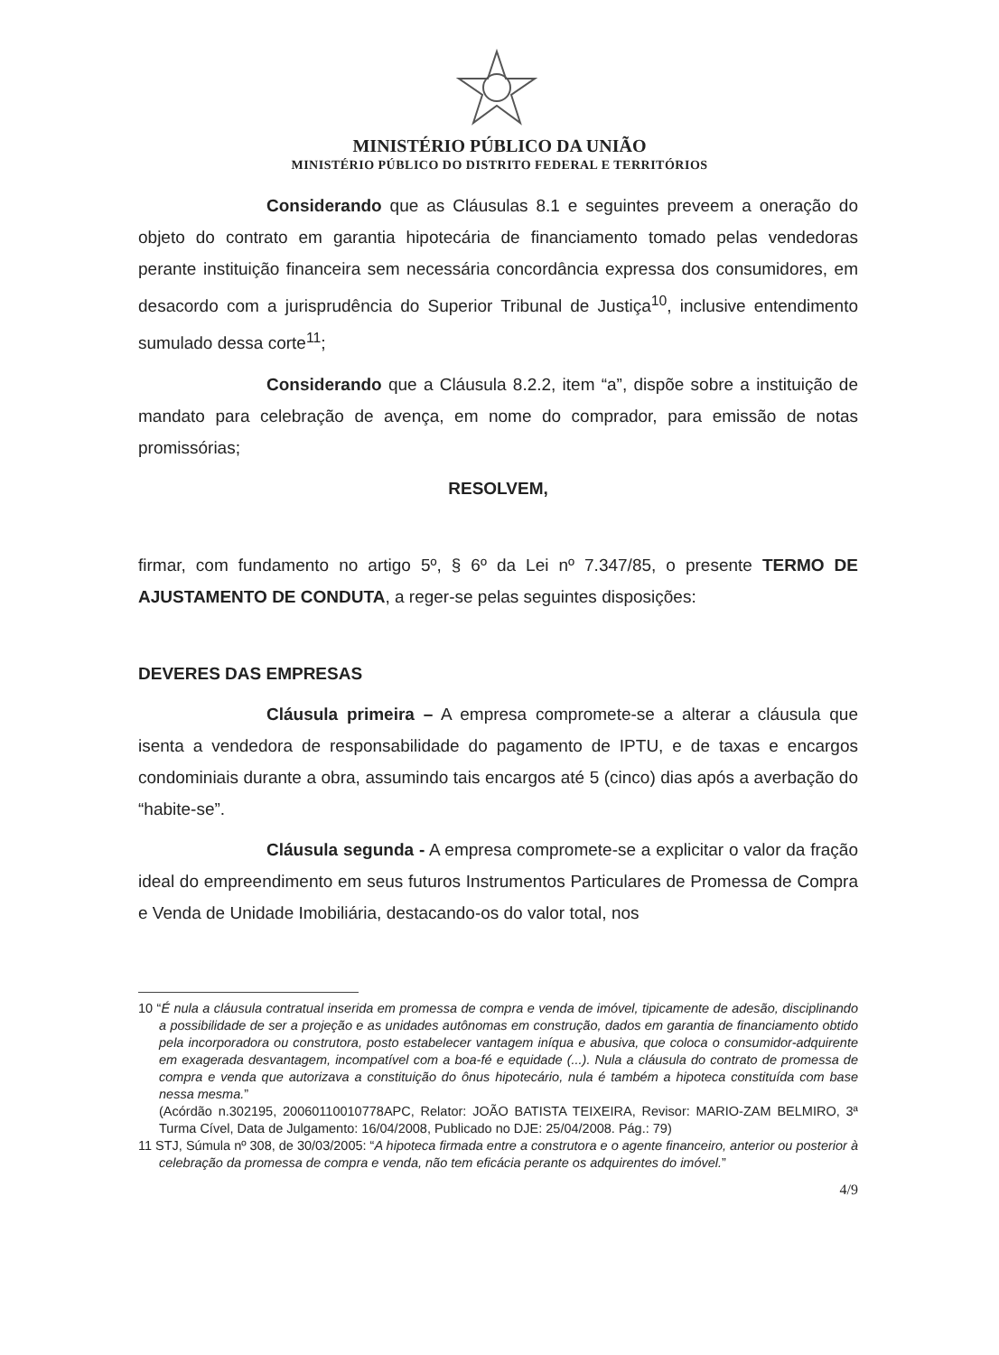MINISTÉRIO PÚBLICO DA UNIÃO
MINISTÉRIO PÚBLICO DO DISTRITO FEDERAL E TERRITÓRIOS
Considerando que as Cláusulas 8.1 e seguintes preveem a oneração do objeto do contrato em garantia hipotecária de financiamento tomado pelas vendedoras perante instituição financeira sem necessária concordância expressa dos consumidores, em desacordo com a jurisprudência do Superior Tribunal de Justiça<sup>10</sup>, inclusive entendimento sumulado dessa corte<sup>11</sup>;
Considerando que a Cláusula 8.2.2, item “a”, dispõe sobre a instituição de mandato para celebração de avença, em nome do comprador, para emissão de notas promissórias;
RESOLVEM,
firmar, com fundamento no artigo 5º, § 6º da Lei nº 7.347/85, o presente TERMO DE AJUSTAMENTO DE CONDUTA, a reger-se pelas seguintes disposições:
DEVERES DAS EMPRESAS
Cláusula primeira – A empresa compromete-se a alterar a cláusula que isenta a vendedora de responsabilidade do pagamento de IPTU, e de taxas e encargos condominiais durante a obra, assumindo tais encargos até 5 (cinco) dias após a averbação do “habite-se”.
Cláusula segunda - A empresa compromete-se a explicitar o valor da fração ideal do empreendimento em seus futuros Instrumentos Particulares de Promessa de Compra e Venda de Unidade Imobiliária, destacando-os do valor total, nos
10 “É nula a cláusula contratual inserida em promessa de compra e venda de imóvel, tipicamente de adesão, disciplinando a possibilidade de ser a projeção e as unidades autônomas em construção, dados em garantia de financiamento obtido pela incorporadora ou construtora, posto estabelecer vantagem iníqua e abusiva, que coloca o consumidor-adquirente em exagerada desvantagem, incompatível com a boa-fé e equidade (...). Nula a cláusula do contrato de promessa de compra e venda que autorizava a constituição do ônus hipotecário, nula é também a hipoteca constituída com base nessa mesma.”
(Acórdão n.302195, 20060110010778APC, Relator: JOÃO BATISTA TEIXEIRA, Revisor: MARIO-ZAM BELMIRO, 3ª Turma Cível, Data de Julgamento: 16/04/2008, Publicado no DJE: 25/04/2008. Pág.: 79)
11 STJ, Súmula nº 308, de 30/03/2005: “A hipoteca firmada entre a construtora e o agente financeiro, anterior ou posterior à celebração da promessa de compra e venda, não tem eficácia perante os adquirentes do imóvel.”
4/9